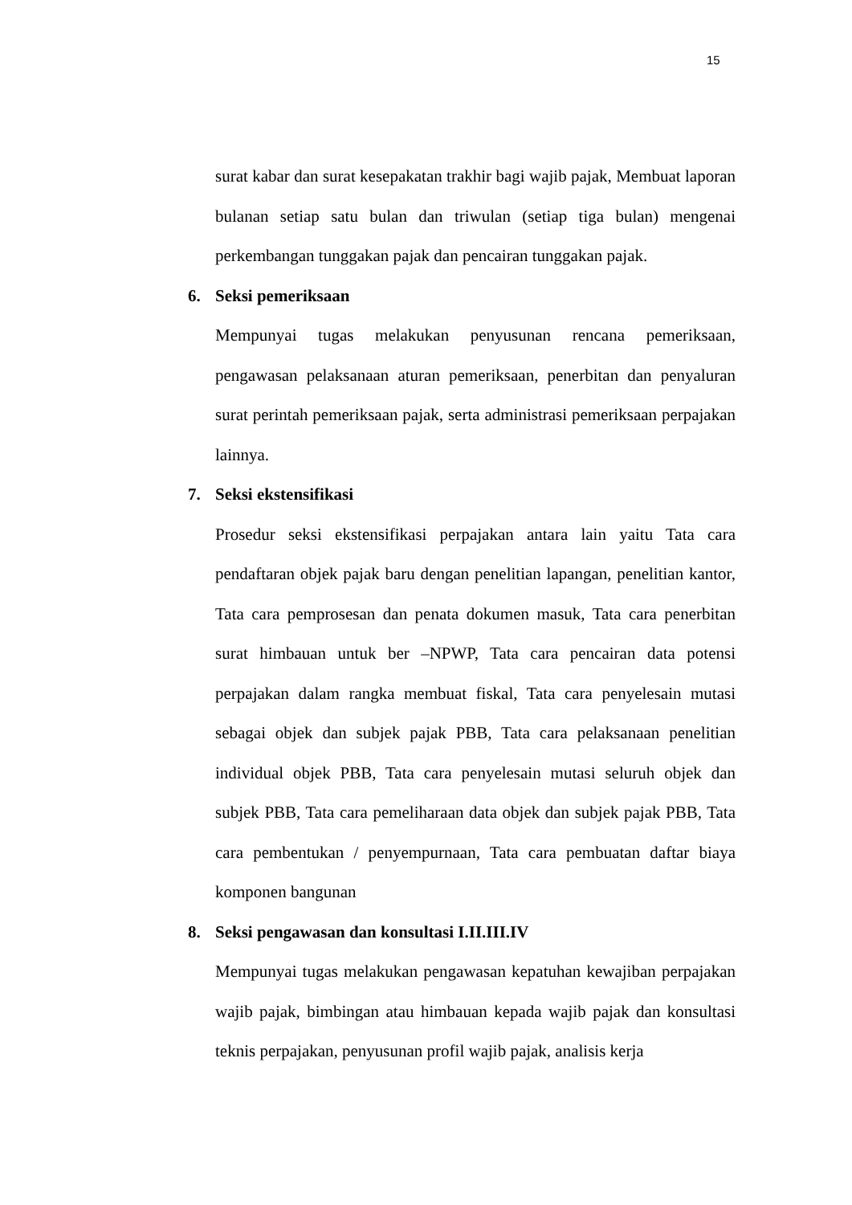15
surat kabar dan surat kesepakatan trakhir bagi wajib pajak, Membuat laporan bulanan setiap satu bulan dan triwulan (setiap tiga bulan) mengenai perkembangan tunggakan pajak dan pencairan tunggakan pajak.
6. Seksi pemeriksaan
Mempunyai tugas melakukan penyusunan rencana pemeriksaan, pengawasan pelaksanaan aturan pemeriksaan, penerbitan dan penyaluran surat perintah pemeriksaan pajak, serta administrasi pemeriksaan perpajakan lainnya.
7. Seksi ekstensifikasi
Prosedur seksi ekstensifikasi perpajakan antara lain yaitu Tata cara pendaftaran objek pajak baru dengan penelitian lapangan, penelitian kantor, Tata cara pemprosesan dan penata dokumen masuk, Tata cara penerbitan surat himbauan untuk ber –NPWP, Tata cara pencairan data potensi perpajakan dalam rangka membuat fiskal, Tata cara penyelesain mutasi sebagai objek dan subjek pajak PBB, Tata cara pelaksanaan penelitian individual objek PBB, Tata cara penyelesain mutasi seluruh objek dan subjek PBB, Tata cara pemeliharaan data objek dan subjek pajak PBB, Tata cara pembentukan / penyempurnaan, Tata cara pembuatan daftar biaya komponen bangunan
8. Seksi pengawasan dan konsultasi I.II.III.IV
Mempunyai tugas melakukan pengawasan kepatuhan kewajiban perpajakan wajib pajak, bimbingan atau himbauan kepada wajib pajak dan konsultasi teknis perpajakan, penyusunan profil wajib pajak, analisis kerja